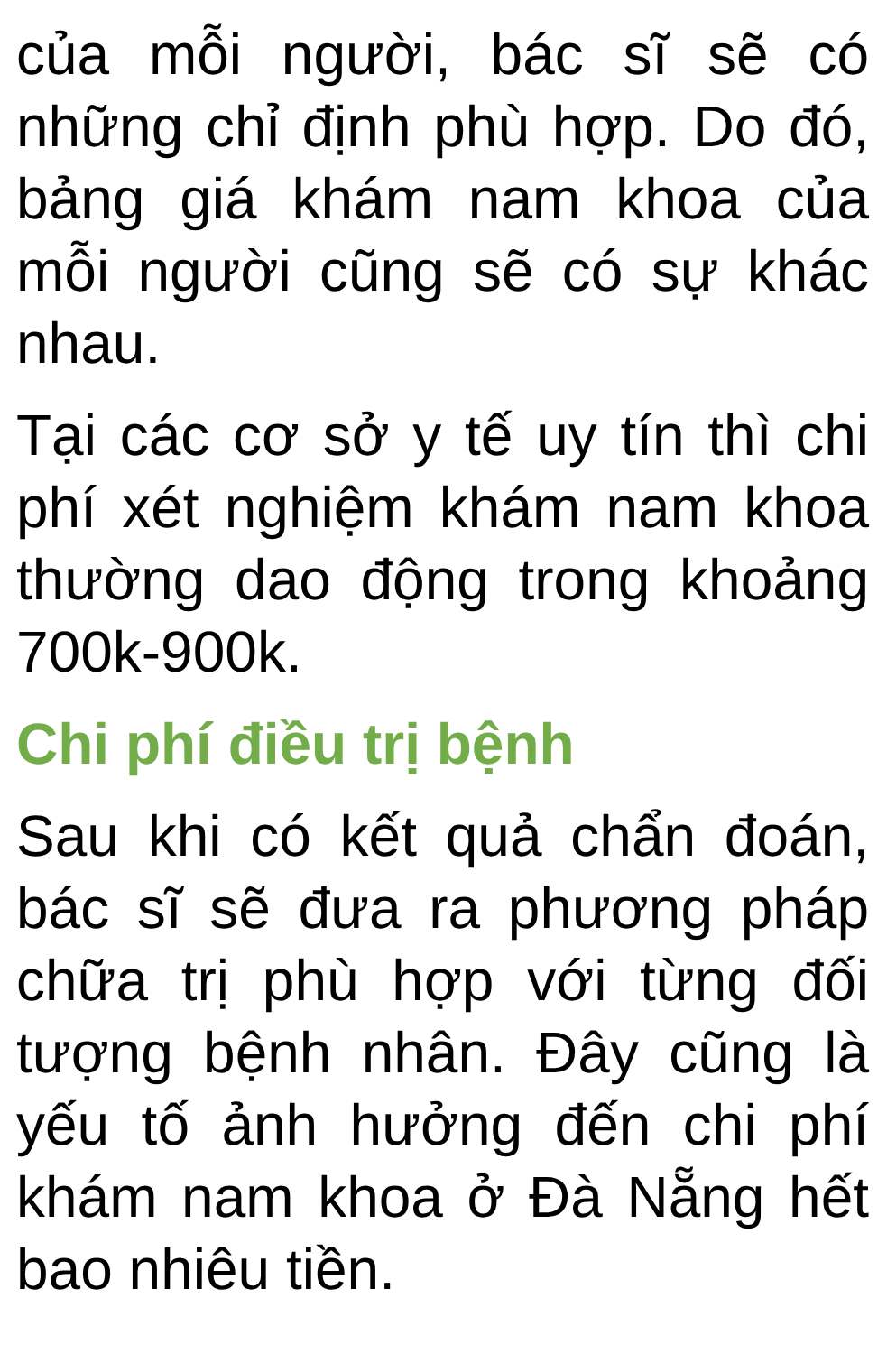của mỗi người, bác sĩ sẽ có những chỉ định phù hợp. Do đó, bảng giá khám nam khoa của mỗi người cũng sẽ có sự khác nhau.
Tại các cơ sở y tế uy tín thì chi phí xét nghiệm khám nam khoa thường dao động trong khoảng 700k-900k.
Chi phí điều trị bệnh
Sau khi có kết quả chẩn đoán, bác sĩ sẽ đưa ra phương pháp chữa trị phù hợp với từng đối tượng bệnh nhân. Đây cũng là yếu tố ảnh hưởng đến chi phí khám nam khoa ở Đà Nẵng hết bao nhiêu tiền.